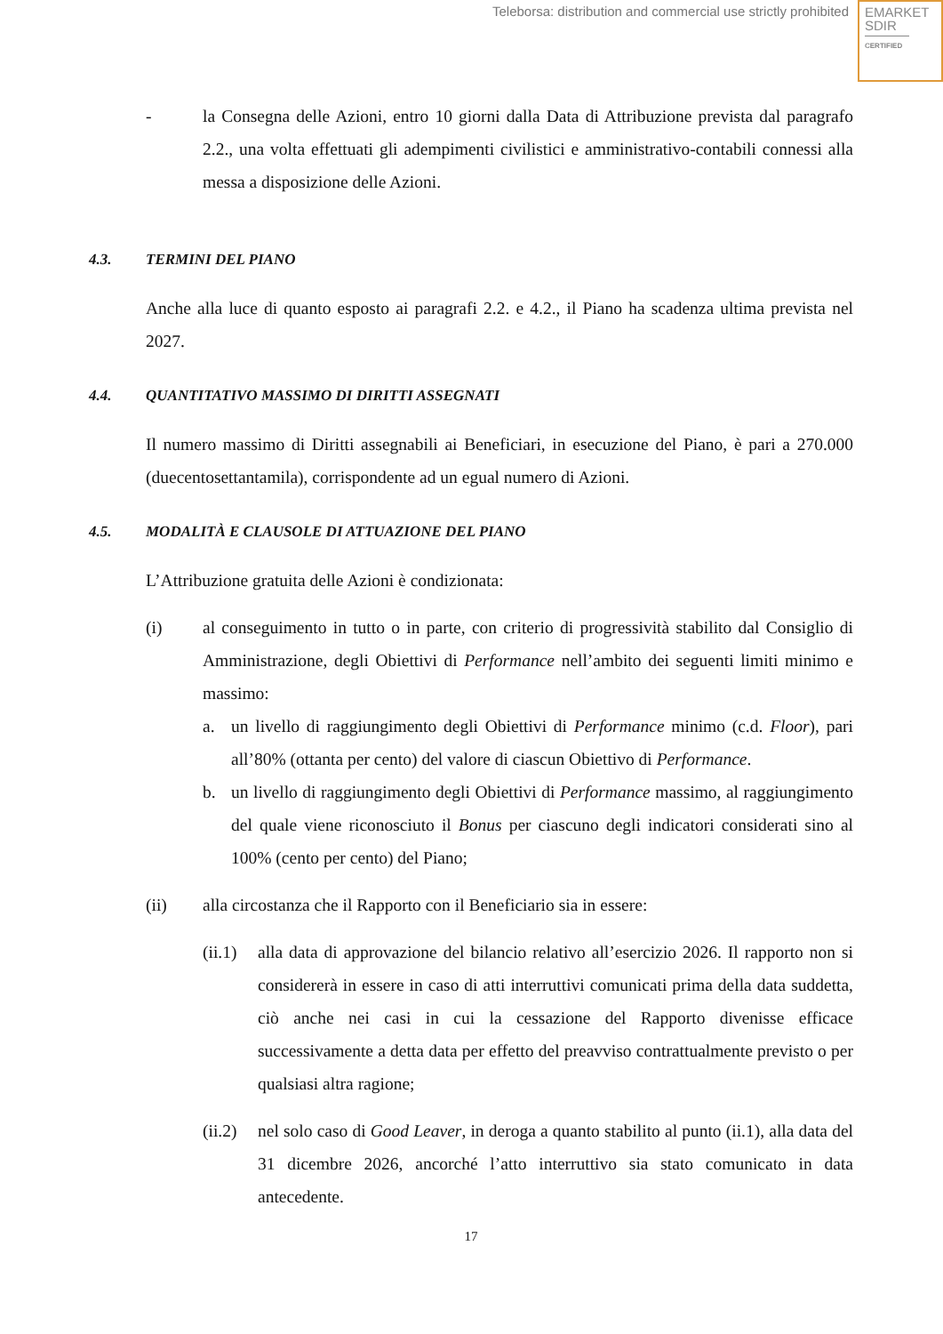Teleborsa: distribution and commercial use strictly prohibited
EMARKET
SDIR
CERTIFIED
- la Consegna delle Azioni, entro 10 giorni dalla Data di Attribuzione prevista dal paragrafo 2.2., una volta effettuati gli adempimenti civilistici e amministrativo-contabili connessi alla messa a disposizione delle Azioni.
4.3. TERMINI DEL PIANO
Anche alla luce di quanto esposto ai paragrafi 2.2. e 4.2., il Piano ha scadenza ultima prevista nel 2027.
4.4. QUANTITATIVO MASSIMO DI DIRITTI ASSEGNATI
Il numero massimo di Diritti assegnabili ai Beneficiari, in esecuzione del Piano, è pari a 270.000 (duecentosettantamila), corrispondente ad un egual numero di Azioni.
4.5. MODALITÀ E CLAUSOLE DI ATTUAZIONE DEL PIANO
L’Attribuzione gratuita delle Azioni è condizionata:
(i) al conseguimento in tutto o in parte, con criterio di progressività stabilito dal Consiglio di Amministrazione, degli Obiettivi di Performance nell’ambito dei seguenti limiti minimo e massimo:
a. un livello di raggiungimento degli Obiettivi di Performance minimo (c.d. Floor), pari all’80% (ottanta per cento) del valore di ciascun Obiettivo di Performance.
b. un livello di raggiungimento degli Obiettivi di Performance massimo, al raggiungimento del quale viene riconosciuto il Bonus per ciascuno degli indicatori considerati sino al 100% (cento per cento) del Piano;
(ii) alla circostanza che il Rapporto con il Beneficiario sia in essere:
(ii.1)
alla data di approvazione del bilancio relativo all’esercizio 2026. Il rapporto non si considererà in essere in caso di atti interruttivi comunicati prima della data suddetta, ciò anche nei casi in cui la cessazione del Rapporto divenisse efficace successivamente a detta data per effetto del preavviso contrattualmente previsto o per qualsiasi altra ragione;
(ii.2)
nel solo caso di Good Leaver, in deroga a quanto stabilito al punto (ii.1), alla data del 31 dicembre 2026, ancorché l’atto interruttivo sia stato comunicato in data antecedente.
17